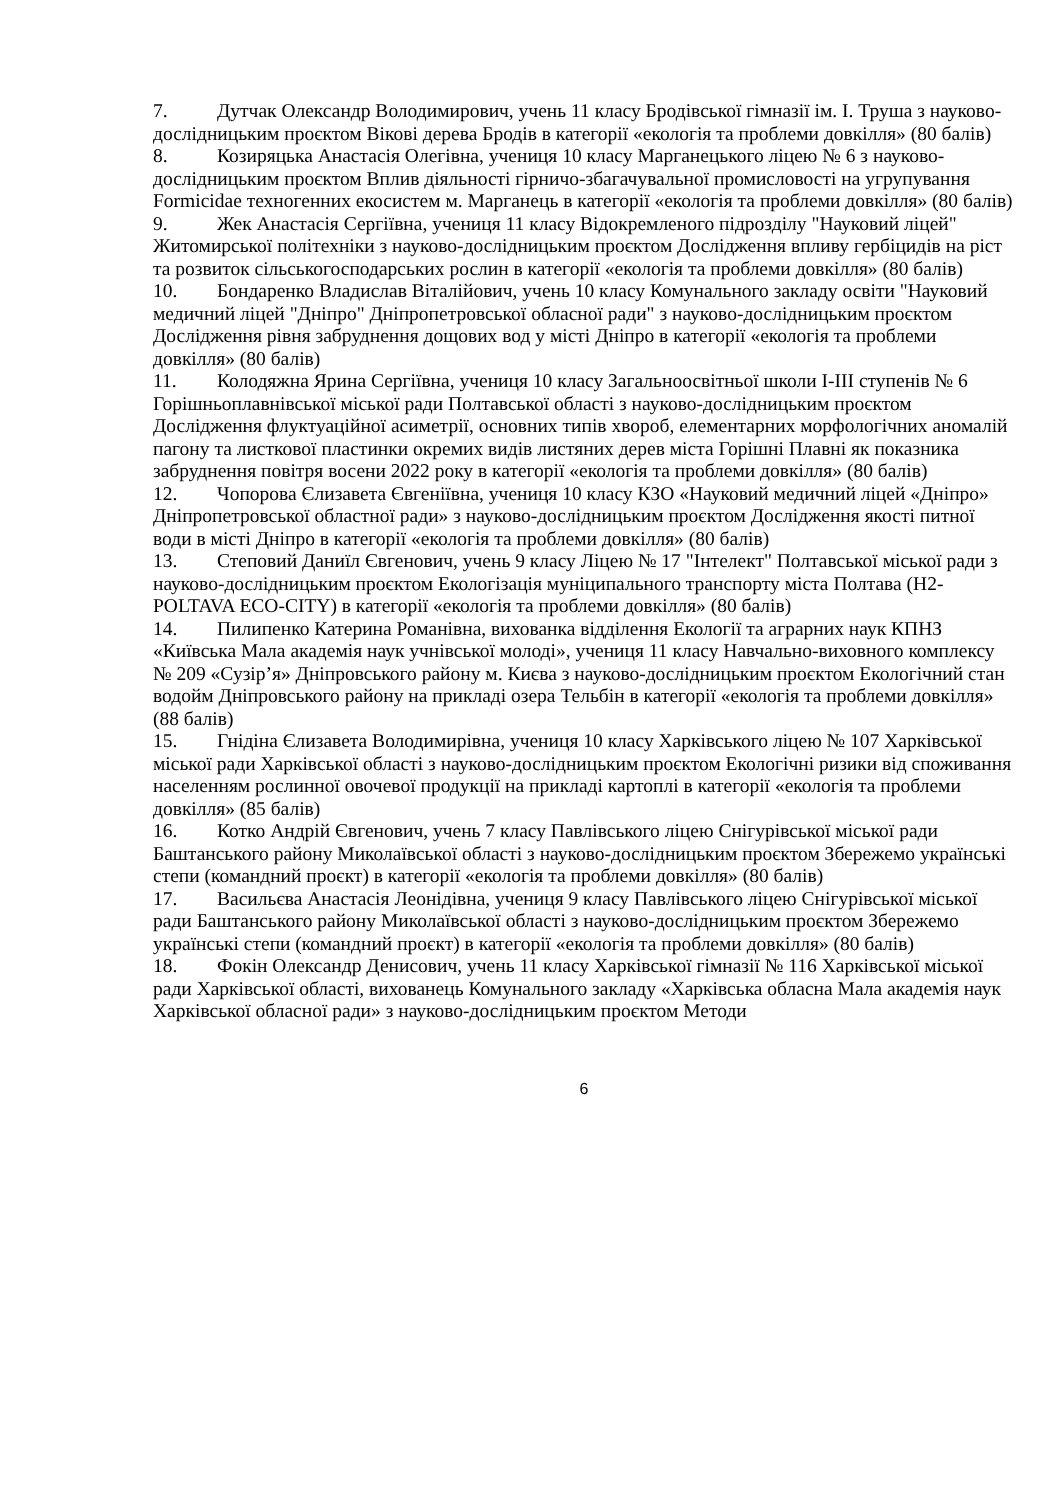7. Дутчак Олександр Володимирович, учень 11 класу Бродівської гімназії ім. І. Труша з науково-дослідницьким проєктом Вікові дерева Бродів в категорії «екологія та проблеми довкілля» (80 балів)
8. Козиряцька Анастасія Олегівна, учениця 10 класу Марганецького ліцею № 6 з науково-дослідницьким проєктом Вплив діяльності гірничо-збагачувальної промисловості на угрупування Formicidae техногенних екосистем м. Марганець в категорії «екологія та проблеми довкілля» (80 балів)
9. Жек Анастасія Сергіївна, учениця 11 класу Відокремленого підрозділу "Науковий ліцей" Житомирської політехніки з науково-дослідницьким проєктом Дослідження впливу гербіцидів на ріст та розвиток сільськогосподарських рослин в категорії «екологія та проблеми довкілля» (80 балів)
10. Бондаренко Владислав Віталійович, учень 10 класу Комунального закладу освіти "Науковий медичний ліцей "Дніпро" Дніпропетровської обласної ради" з науково-дослідницьким проєктом Дослідження рівня забруднення дощових вод у місті Дніпро в категорії «екологія та проблеми довкілля» (80 балів)
11. Колодяжна Ярина Сергіївна, учениця 10 класу Загальноосвітньої школи І-ІІІ ступенів № 6 Горішньоплавнівської міської ради Полтавської області з науково-дослідницьким проєктом Дослідження флуктуаційної асиметрії, основних типів хвороб, елементарних морфологічних аномалій пагону та листкової пластинки окремих видів листяних дерев міста Горішні Плавні як показника забруднення повітря восени 2022 року в категорії «екологія та проблеми довкілля» (80 балів)
12. Чопорова Єлизавета Євгеніївна, учениця 10 класу КЗО «Науковий медичний ліцей «Дніпро» Дніпропетровської областної ради» з науково-дослідницьким проєктом Дослідження якості питної води в місті Дніпро в категорії «екологія та проблеми довкілля» (80 балів)
13. Степовий Даниїл Євгенович, учень 9 класу Ліцею № 17 "Інтелект" Полтавської міської ради з науково-дослідницьким проєктом Екологізація муніципального транспорту міста Полтава (H2-POLTAVA ECO-CITY) в категорії «екологія та проблеми довкілля» (80 балів)
14. Пилипенко Катерина Романівна, вихованка відділення Екології та аграрних наук КПНЗ «Київська Мала академія наук учнівської молоді», учениця 11 класу Навчально-виховного комплексу № 209 «Сузір’я» Дніпровського району м. Києва з науково-дослідницьким проєктом Екологічний стан водойм Дніпровського району на прикладі озера Тельбін в категорії «екологія та проблеми довкілля» (88 балів)
15. Гнідіна Єлизавета Володимирівна, учениця 10 класу Харківського ліцею № 107 Харківської міської ради Харківської області з науково-дослідницьким проєктом Екологічні ризики від споживання населенням рослинної овочевої продукції на прикладі картоплі в категорії «екологія та проблеми довкілля» (85 балів)
16. Котко Андрій Євгенович, учень 7 класу Павлівського ліцею Снігурівської міської ради Баштанського району Миколаївської області з науково-дослідницьким проєктом Збережемо українські степи (командний проєкт) в категорії «екологія та проблеми довкілля» (80 балів)
17. Васильєва Анастасія Леонідівна, учениця 9 класу Павлівського ліцею Снігурівської міської ради Баштанського району Миколаївської області з науково-дослідницьким проєктом Збережемо українські степи (командний проєкт) в категорії «екологія та проблеми довкілля» (80 балів)
18. Фокін Олександр Денисович, учень 11 класу Харківської гімназії № 116 Харківської міської ради Харківської області, вихованець Комунального закладу «Харківська обласна Мала академія наук Харківської обласної ради» з науково-дослідницьким проєктом Методи
6